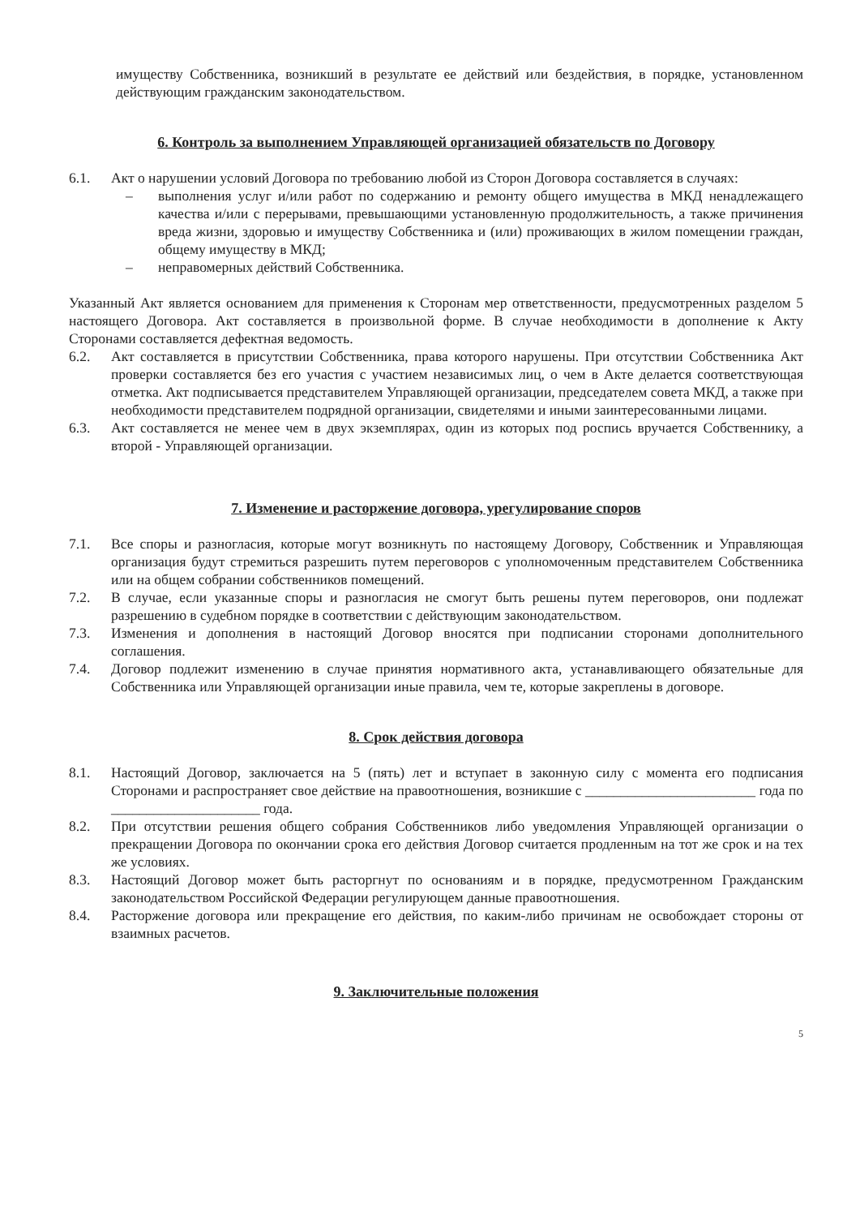имуществу Собственника, возникший в результате ее действий или бездействия, в порядке, установленном действующим гражданским законодательством.
6. Контроль за выполнением Управляющей организацией обязательств по Договору
6.1. Акт о нарушении условий Договора по требованию любой из Сторон Договора составляется в случаях:
– выполнения услуг и/или работ по содержанию и ремонту общего имущества в МКД ненадлежащего качества и/или с перерывами, превышающими установленную продолжительность, а также причинения вреда жизни, здоровью и имуществу Собственника и (или) проживающих в жилом помещении граждан, общему имуществу в МКД;
– неправомерных действий Собственника.
Указанный Акт является основанием для применения к Сторонам мер ответственности, предусмотренных разделом 5 настоящего Договора. Акт составляется в произвольной форме. В случае необходимости в дополнение к Акту Сторонами составляется дефектная ведомость.
6.2. Акт составляется в присутствии Собственника, права которого нарушены. При отсутствии Собственника Акт проверки составляется без его участия с участием независимых лиц, о чем в Акте делается соответствующая отметка. Акт подписывается представителем Управляющей организации, председателем совета МКД, а также при необходимости представителем подрядной организации, свидетелями и иными заинтересованными лицами.
6.3. Акт составляется не менее чем в двух экземплярах, один из которых под роспись вручается Собственнику, а второй - Управляющей организации.
7. Изменение и расторжение договора, урегулирование споров
7.1. Все споры и разногласия, которые могут возникнуть по настоящему Договору, Собственник и Управляющая организация будут стремиться разрешить путем переговоров с уполномоченным представителем Собственника или на общем собрании собственников помещений.
7.2. В случае, если указанные споры и разногласия не смогут быть решены путем переговоров, они подлежат разрешению в судебном порядке в соответствии с действующим законодательством.
7.3. Изменения и дополнения в настоящий Договор вносятся при подписании сторонами дополнительного соглашения.
7.4. Договор подлежит изменению в случае принятия нормативного акта, устанавливающего обязательные для Собственника или Управляющей организации иные правила, чем те, которые закреплены в договоре.
8. Срок действия договора
8.1. Настоящий Договор, заключается на 5 (пять) лет и вступает в законную силу с момента его подписания Сторонами и распространяет свое действие на правоотношения, возникшие с ________________________ года по _____________________ года.
8.2. При отсутствии решения общего собрания Собственников либо уведомления Управляющей организации о прекращении Договора по окончании срока его действия Договор считается продленным на тот же срок и на тех же условиях.
8.3. Настоящий Договор может быть расторгнут по основаниям и в порядке, предусмотренном Гражданским законодательством Российской Федерации регулирующем данные правоотношения.
8.4. Расторжение договора или прекращение его действия, по каким-либо причинам не освобождает стороны от взаимных расчетов.
9. Заключительные положения
5